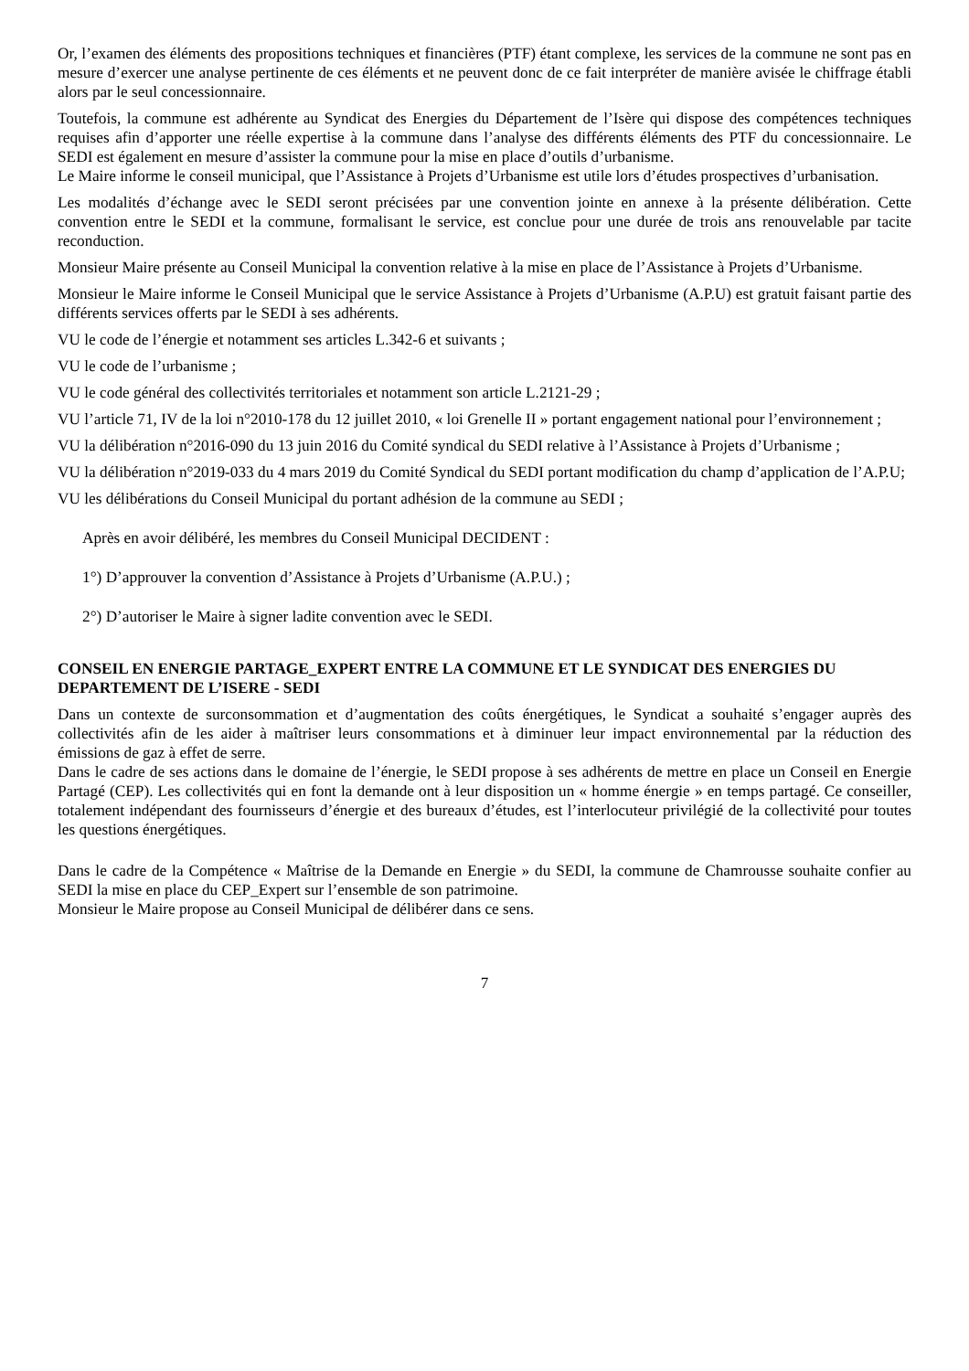Or, l’examen des éléments des propositions techniques et financières (PTF) étant complexe, les services de la commune ne sont pas en mesure d’exercer une analyse pertinente de ces éléments et ne peuvent donc de ce fait interpréter de manière avisée le chiffrage établi alors par le seul concessionnaire.
Toutefois, la commune est adhérente au Syndicat des Energies du Département de l’Isère qui dispose des compétences techniques requises afin d’apporter une réelle expertise à la commune dans l’analyse des différents éléments des PTF du concessionnaire. Le SEDI est également en mesure d’assister la commune pour la mise en place d’outils d’urbanisme.
Le Maire informe le conseil municipal, que l’Assistance à Projets d’Urbanisme est utile lors d’études prospectives d’urbanisation.
Les modalités d’échange avec le SEDI seront précisées par une convention jointe en annexe à la présente délibération. Cette convention entre le SEDI et la commune, formalisant le service, est conclue pour une durée de trois ans renouvelable par tacite reconduction.
Monsieur Maire présente au Conseil Municipal la convention relative à la mise en place de l’Assistance à Projets d’Urbanisme.
Monsieur le Maire informe le Conseil Municipal que le service Assistance à Projets d’Urbanisme (A.P.U) est gratuit faisant partie des différents services offerts par le SEDI à ses adhérents.
VU le code de l’énergie et notamment ses articles L.342-6 et suivants ;
VU le code de l’urbanisme ;
VU le code général des collectivités territoriales et notamment son article L.2121-29 ;
VU l’article 71, IV de la loi n°2010-178 du 12 juillet 2010, « loi Grenelle II » portant engagement national pour l’environnement ;
VU la délibération n°2016-090 du 13 juin 2016 du Comité syndical du SEDI relative à l’Assistance à Projets d’Urbanisme ;
VU la délibération n°2019-033 du 4 mars 2019 du Comité Syndical du SEDI portant modification du champ d’application de l’A.P.U;
VU les délibérations du Conseil Municipal du portant adhésion de la commune au SEDI ;
Après en avoir délibéré, les membres du Conseil Municipal DECIDENT :
1°) D’approuver la convention d’Assistance à Projets d’Urbanisme (A.P.U.) ;
2°) D’autoriser le Maire à signer ladite convention avec le SEDI.
CONSEIL EN ENERGIE PARTAGE_EXPERT ENTRE LA COMMUNE ET LE SYNDICAT DES ENERGIES DU DEPARTEMENT DE L’ISERE - SEDI
Dans un contexte de surconsommation et d’augmentation des coûts énergétiques, le Syndicat a souhaité s’engager auprès des collectivités afin de les aider à maîtriser leurs consommations et à diminuer leur impact environnemental par la réduction des émissions de gaz à effet de serre.
Dans le cadre de ses actions dans le domaine de l’énergie, le SEDI propose à ses adhérents de mettre en place un Conseil en Energie Partagé (CEP). Les collectivités qui en font la demande ont à leur disposition un « homme énergie » en temps partagé. Ce conseiller, totalement indépendant des fournisseurs d’énergie et des bureaux d’études, est l’interlocuteur privilégié de la collectivité pour toutes les questions énergétiques.
Dans le cadre de la Compétence « Maîtrise de la Demande en Energie » du SEDI, la commune de Chamrousse souhaite confier au SEDI la mise en place du CEP_Expert sur l’ensemble de son patrimoine.
Monsieur le Maire propose au Conseil Municipal de délibérer dans ce sens.
7